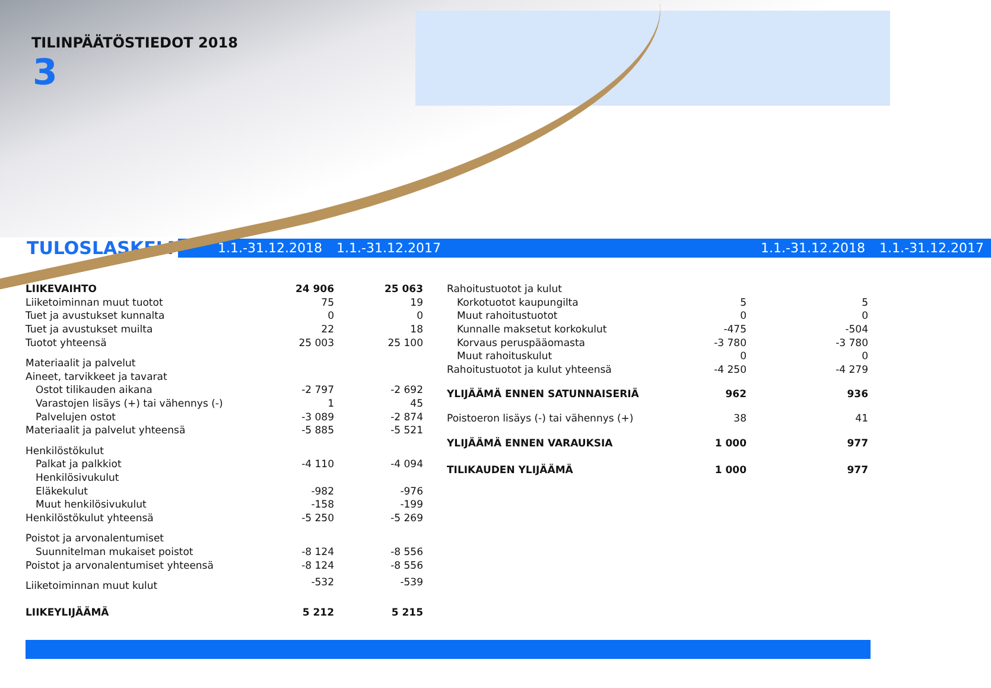TILINPÄÄTÖSTIEDOT 2018
3
TULOSLASKELMA
1.1.-31.12.2018 1.1.-31.12.2017 1.1.-31.12.2018 1.1.-31.12.2017
| LIIKEVAIHTO | 24 906 | 25 063 |
| Liiketoiminnan muut tuotot | 75 | 19 |
| Tuet ja avustukset kunnalta | 0 | 0 |
| Tuet ja avustukset muilta | 22 | 18 |
| Tuotot yhteensä | 25 003 | 25 100 |
| Materiaalit ja palvelut | | |
| Aineet, tarvikkeet ja tavarat | | |
| Ostot tilikauden aikana | -2 797 | -2 692 |
| Varastojen lisäys (+) tai vähennys (-) | 1 | 45 |
| Palvelujen ostot | -3 089 | -2 874 |
| Materiaalit ja palvelut yhteensä | -5 885 | -5 521 |
| Henkilöstökulut | | |
| Palkat ja palkkiot | -4 110 | -4 094 |
| Henkilösivukulut | | |
| Eläkekulut | -982 | -976 |
| Muut henkilösivukulut | -158 | -199 |
| Henkilöstökulut yhteensä | -5 250 | -5 269 |
| Poistot ja arvonalentumiset | | |
| Suunnitelman mukaiset poistot | -8 124 | -8 556 |
| Poistot ja arvonalentumiset yhteensä | -8 124 | -8 556 |
| Liiketoiminnan muut kulut | -532 | -539 |
| LIIKEYLIJÄÄMÄ | 5 212 | 5 215 |
| Rahoitustuotot ja kulut | | |
| Korkotuotot kaupungilta | 5 | 5 |
| Muut rahoitustuotot | 0 | 0 |
| Kunnalle maksetut korkokulut | -475 | -504 |
| Korvaus peruspääomasta | -3 780 | -3 780 |
| Muut rahoituskulut | 0 | 0 |
| Rahoitustuotot ja kulut yhteensä | -4 250 | -4 279 |
| YLIJÄÄMÄ ENNEN SATUNNAISERIÄ | 962 | 936 |
| Poistoeron lisäys (-) tai vähennys (+) | 38 | 41 |
| YLIJÄÄMÄ ENNEN VARAUKSIA | 1 000 | 977 |
| TILIKAUDEN YLIJÄÄMÄ | 1 000 | 977 |